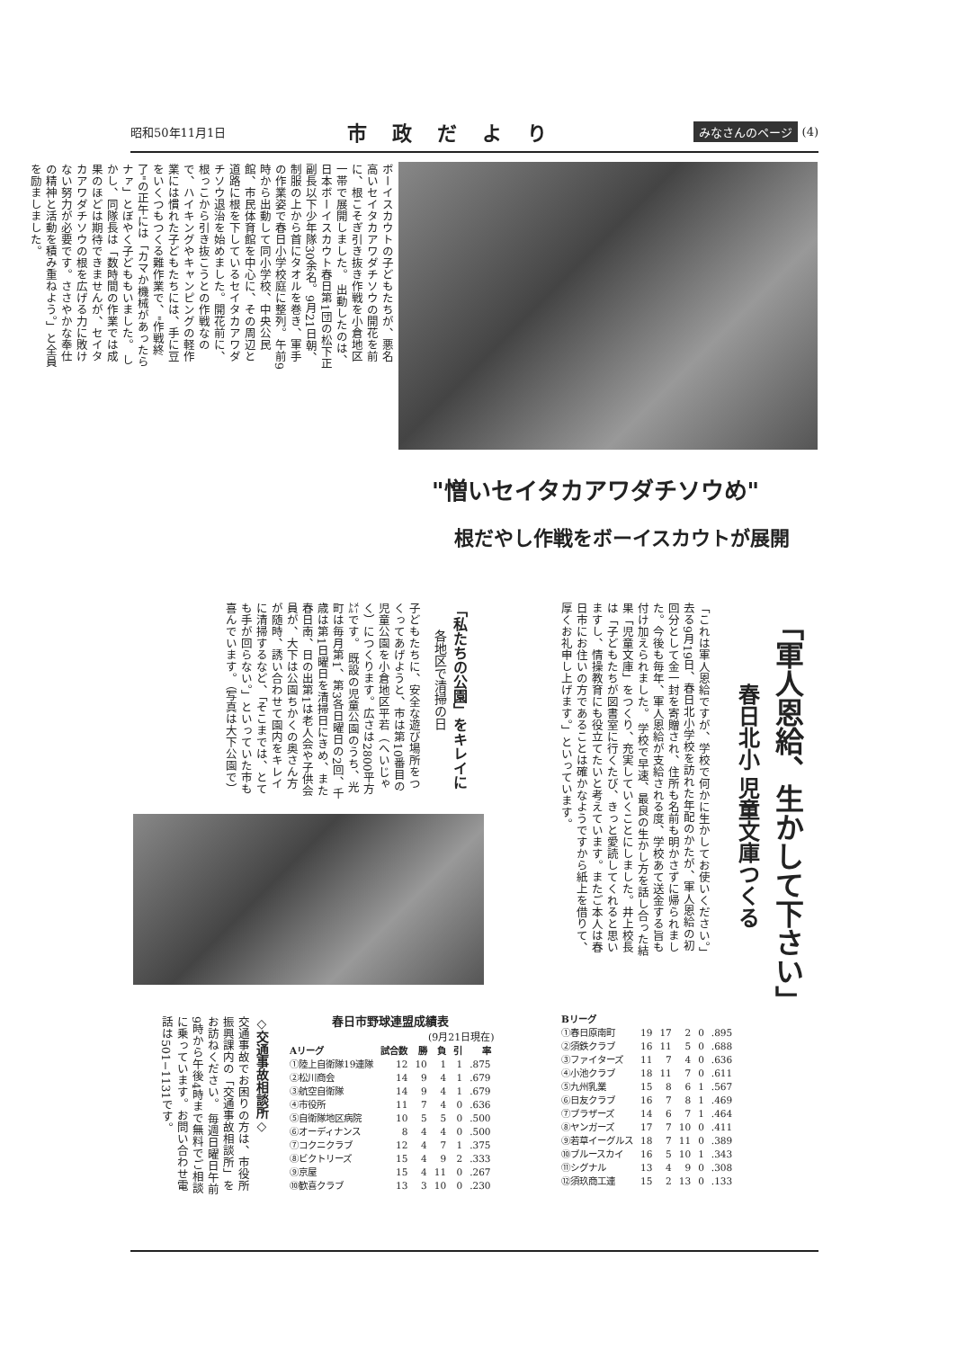昭和50年11月1日 市政だより みなさんのページ (4)
ボーイスカウトの子どもたちが、悪名高いセイタカアワダチソウの開花を前に、根こそぎ引き抜き作戦を小倉地区一帯で展開しました。 出動したのは、日本ボーイスカウト春日第1団の松下正副長以下少年隊30余名。9月21日朝、制服の上から首にタオルを巻き、軍手の作業姿で春日小学校庭に整列。午前9時から出動して同小学校、中央公民館、市民体育館を中心に、その周辺と道路に根を下しているセイタカアワダチソウ退治を始めました。開花前に、根っこから引き抜こうとの作戦なので、ハイキングやキャンピングの軽作業には慣れた子どもたちには、手に豆をいくつもつくる難作業で、"作戦終了"の正午には「カマか機械があったらナァ」とぼやく子どももいました。 しかし、同隊長は「数時間の作業では成果のほどは期待できませんが、セイタカアワダチソウの根を広げる力に敗けない努力が必要です。ささやかな奉仕の精神と活動を積み重ねよう。」と全員を励ましました。
"憎いセイタカアワダチソウめ"
根だやし作戦をボーイスカウトが展開
「軍人恩給、生かして下さい」
春日北小 児童文庫つくる
「これは軍人恩給ですが、学校で何かに生かしてお使いください。」 去る9月19日、春日北小学校を訪れた年配のかたが、軍人恩給の初回分として金一封を寄贈され、住所も名前も明かさずに帰られました。今後も毎年、軍人恩給が支給される度、学校あて送金する旨も付け加えられました。 学校で早速、最良の生かし方を話し合った結果「児童文庫」をつくり、充実していくことにしました。井上校長は「子どもたちが図書室に行くたび、きっと愛読してくれると思いますし、情操教育にも役立てたいと考えています。またご本人は春日市にお住いの方であることは確かなようですから紙上を借りて、厚くお礼申し上げます。」といっています。
「私たちの公園」をキレイに
各地区で清掃の日
子どもたちに、安全な遊び場所をつくってあげようと、市は第10番目の児童公園を小倉地区平若（へいじゃく）につくります。広さは2800平方㍍です。 既設の児童公園のうち、光町は毎月第1、第3各日曜日の2回、千歳は第1日曜日を清掃日にきめ、また春日南、日の出第1は老人会や子供会員が、大下は公園ちかくの奥さん方が随時、誘い合わせて園内をキレイに清掃するなど、「そこまでは、とても手が回らない。」といっていた市も喜んでいます。（写真は大下公園で）
◇交通事故相談所◇
交通事故でお困りの方は、市役所振興課内の「交通事故相談所」をお訪ねください。 毎週日曜日午前9時から午後4時まで無料でご相談に乗っています。お問い合わせ電話は501−1131です。
春日市野球連盟成績表
(9月21日現在)
| Aリーグ | 試合数 | 勝 | 負 | 引 | 率 |
| --- | --- | --- | --- | --- | --- |
| ①陸上自衛隊19連隊 | 12 | 10 | 1 | 1 | .875 |
| ②松川商会 | 14 | 9 | 4 | 1 | .679 |
| ③航空自衛隊 | 14 | 9 | 4 | 1 | .679 |
| ④市役所 | 11 | 7 | 4 | 0 | .636 |
| ⑤自衛隊地区病院 | 10 | 5 | 5 | 0 | .500 |
| ⑥オーディナンス | 8 | 4 | 4 | 0 | .500 |
| ⑦コクニクラブ | 12 | 4 | 7 | 1 | .375 |
| ⑧ビクトリーズ | 15 | 4 | 9 | 2 | .333 |
| ⑨京屋 | 15 | 4 | 11 | 0 | .267 |
| ⑩歓喜クラブ | 13 | 3 | 10 | 0 | .230 |
| Bリーグ | | | | | |
| --- | --- | --- | --- | --- | --- |
| ①春日原南町 | 19 | 17 | 2 | 0 | .895 |
| ②須鉄クラブ | 16 | 11 | 5 | 0 | .688 |
| ③ファイターズ | 11 | 7 | 4 | 0 | .636 |
| ④小池クラブ | 18 | 11 | 7 | 0 | .611 |
| ⑤九州乳業 | 15 | 8 | 6 | 1 | .567 |
| ⑥日友クラブ | 16 | 7 | 8 | 1 | .469 |
| ⑦ブラザーズ | 14 | 6 | 7 | 1 | .464 |
| ⑧ヤンガーズ | 17 | 7 | 10 | 0 | .411 |
| ⑨若草イーグルス | 18 | 7 | 11 | 0 | .389 |
| ⑩ブルースカイ | 16 | 5 | 10 | 1 | .343 |
| ⑪シグナル | 13 | 4 | 9 | 0 | .308 |
| ⑫須玖商工連 | 15 | 2 | 13 | 0 | .133 |